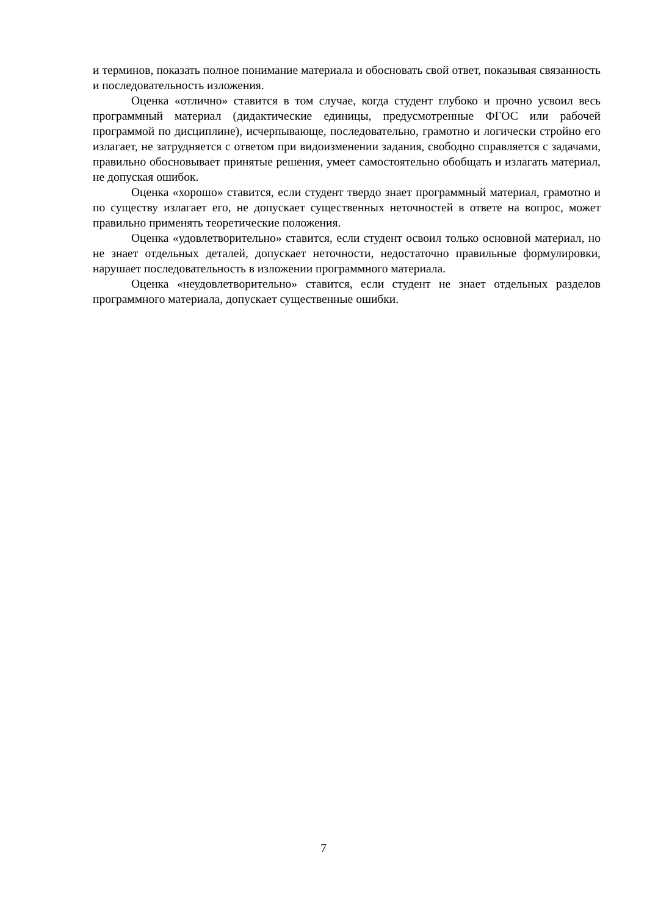и терминов, показать полное понимание материала и обосновать свой ответ, показывая связанность и последовательность изложения.
Оценка «отлично» ставится в том случае, когда студент глубоко и прочно усвоил весь программный материал (дидактические единицы, предусмотренные ФГОС или рабочей программой по дисциплине), исчерпывающе, последовательно, грамотно и логически стройно его излагает, не затрудняется с ответом при видоизменении задания, свободно справляется с задачами, правильно обосновывает принятые решения, умеет самостоятельно обобщать и излагать материал, не допуская ошибок.
Оценка «хорошо» ставится, если студент твердо знает программный материал, грамотно и по существу излагает его, не допускает существенных неточностей в ответе на вопрос, может правильно применять теоретические положения.
Оценка «удовлетворительно» ставится, если студент освоил только основной материал, но не знает отдельных деталей, допускает неточности, недостаточно правильные формулировки, нарушает последовательность в изложении программного материала.
Оценка «неудовлетворительно» ставится, если студент не знает отдельных разделов программного материала, допускает существенные ошибки.
7